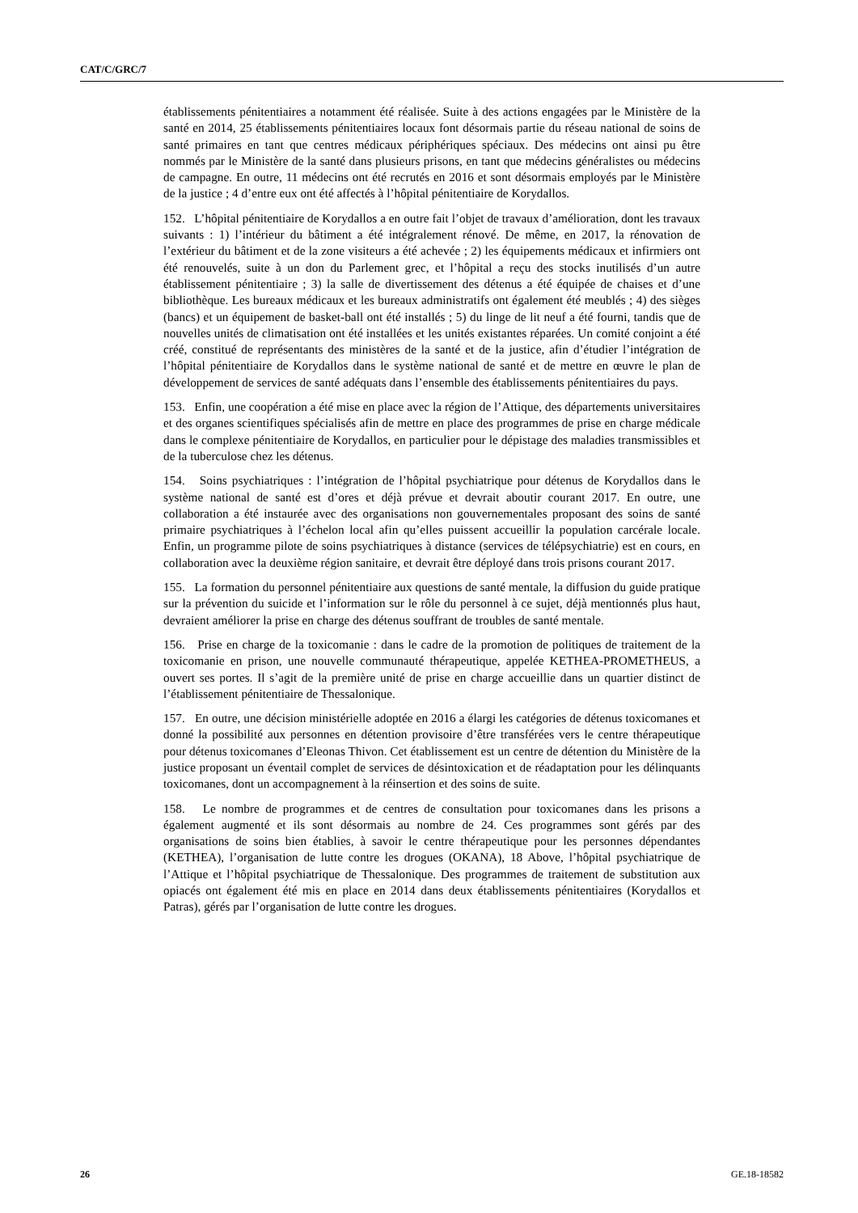CAT/C/GRC/7
établissements pénitentiaires a notamment été réalisée. Suite à des actions engagées par le Ministère de la santé en 2014, 25 établissements pénitentiaires locaux font désormais partie du réseau national de soins de santé primaires en tant que centres médicaux périphériques spéciaux. Des médecins ont ainsi pu être nommés par le Ministère de la santé dans plusieurs prisons, en tant que médecins généralistes ou médecins de campagne. En outre, 11 médecins ont été recrutés en 2016 et sont désormais employés par le Ministère de la justice ; 4 d’entre eux ont été affectés à l’hôpital pénitentiaire de Korydallos.
152. L’hôpital pénitentiaire de Korydallos a en outre fait l’objet de travaux d’amélioration, dont les travaux suivants : 1) l’intérieur du bâtiment a été intégralement rénové. De même, en 2017, la rénovation de l’extérieur du bâtiment et de la zone visiteurs a été achevée ; 2) les équipements médicaux et infirmiers ont été renouvelés, suite à un don du Parlement grec, et l’hôpital a reçu des stocks inutilisés d’un autre établissement pénitentiaire ; 3) la salle de divertissement des détenus a été équipée de chaises et d’une bibliothèque. Les bureaux médicaux et les bureaux administratifs ont également été meublés ; 4) des sièges (bancs) et un équipement de basket-ball ont été installés ; 5) du linge de lit neuf a été fourni, tandis que de nouvelles unités de climatisation ont été installées et les unités existantes réparées. Un comité conjoint a été créé, constitué de représentants des ministères de la santé et de la justice, afin d’étudier l’intégration de l’hôpital pénitentiaire de Korydallos dans le système national de santé et de mettre en œuvre le plan de développement de services de santé adéquats dans l’ensemble des établissements pénitentiaires du pays.
153. Enfin, une coopération a été mise en place avec la région de l’Attique, des départements universitaires et des organes scientifiques spécialisés afin de mettre en place des programmes de prise en charge médicale dans le complexe pénitentiaire de Korydallos, en particulier pour le dépistage des maladies transmissibles et de la tuberculose chez les détenus.
154. Soins psychiatriques : l’intégration de l’hôpital psychiatrique pour détenus de Korydallos dans le système national de santé est d’ores et déjà prévue et devrait aboutir courant 2017. En outre, une collaboration a été instaurée avec des organisations non gouvernementales proposant des soins de santé primaire psychiatriques à l’échelon local afin qu’elles puissent accueillir la population carcérale locale. Enfin, un programme pilote de soins psychiatriques à distance (services de télépsychiatrie) est en cours, en collaboration avec la deuxième région sanitaire, et devrait être déployé dans trois prisons courant 2017.
155. La formation du personnel pénitentiaire aux questions de santé mentale, la diffusion du guide pratique sur la prévention du suicide et l’information sur le rôle du personnel à ce sujet, déjà mentionnés plus haut, devraient améliorer la prise en charge des détenus souffrant de troubles de santé mentale.
156. Prise en charge de la toxicomanie : dans le cadre de la promotion de politiques de traitement de la toxicomanie en prison, une nouvelle communauté thérapeutique, appelée KETHEA-PROMETHEUS, a ouvert ses portes. Il s’agit de la première unité de prise en charge accueillie dans un quartier distinct de l’établissement pénitentiaire de Thessalonique.
157. En outre, une décision ministérielle adoptée en 2016 a élargi les catégories de détenus toxicomanes et donné la possibilité aux personnes en détention provisoire d’être transférées vers le centre thérapeutique pour détenus toxicomanes d’Eleonas Thivon. Cet établissement est un centre de détention du Ministère de la justice proposant un éventail complet de services de désintoxication et de réadaptation pour les délinquants toxicomanes, dont un accompagnement à la réinsertion et des soins de suite.
158. Le nombre de programmes et de centres de consultation pour toxicomanes dans les prisons a également augmenté et ils sont désormais au nombre de 24. Ces programmes sont gérés par des organisations de soins bien établies, à savoir le centre thérapeutique pour les personnes dépendantes (KETHEA), l’organisation de lutte contre les drogues (OKANA), 18 Above, l’hôpital psychiatrique de l’Attique et l’hôpital psychiatrique de Thessalonique. Des programmes de traitement de substitution aux opiacés ont également été mis en place en 2014 dans deux établissements pénitentiaires (Korydallos et Patras), gérés par l’organisation de lutte contre les drogues.
26 GE.18-18582